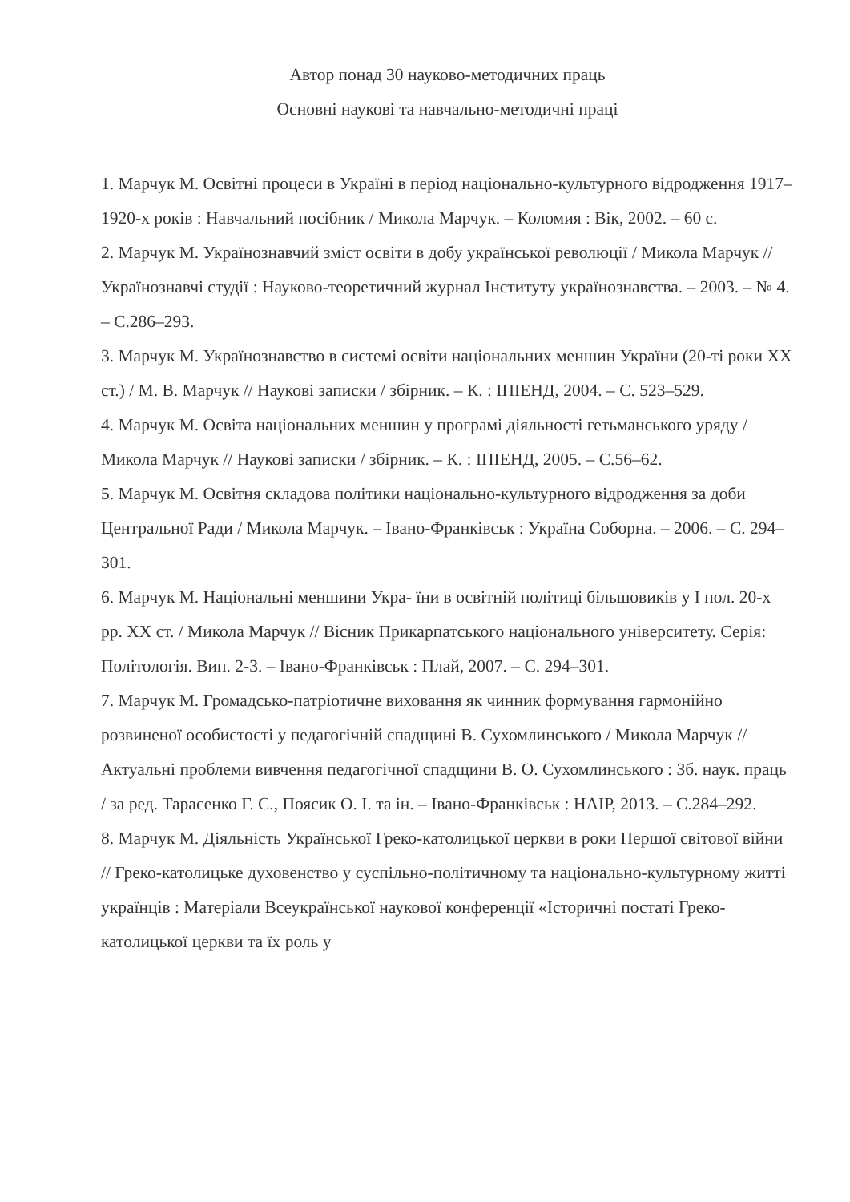Автор понад 30 науково-методичних праць
Основні наукові та навчально-методичні праці
1. Марчук М. Освітні процеси в Україні в період національно-культурного відродження 1917–1920-х років : Навчальний посібник / Микола Марчук. – Коломия : Вік, 2002. – 60 с.
2. Марчук М. Українознавчий зміст освіти в добу української революції / Микола Марчук // Українознавчі студії : Науково-теоретичний журнал Інституту українознавства. – 2003. – № 4. – С.286–293.
3. Марчук М. Українознавство в системі освіти національних меншин України (20-ті роки ХХ ст.) / М. В. Марчук // Наукові записки / збірник. – К. : ІПІЕНД, 2004. – С. 523–529.
4. Марчук М. Освіта національних меншин у програмі діяльності гетьманського уряду / Микола Марчук // Наукові записки / збірник. – К. : ІПІЕНД, 2005. – С.56–62.
5. Марчук М. Освітня складова політики національно-культурного відродження за доби Центральної Ради / Микола Марчук. – Івано-Франківськ : Україна Соборна. – 2006. – С. 294–301.
6. Марчук М. Національні меншини Укра- їни в освітній політиці більшовиків у І пол. 20-х рр. ХХ ст. / Микола Марчук // Вісник Прикарпатського національного університету. Серія: Політологія. Вип. 2-3. – Івано-Франківськ : Плай, 2007. – С. 294–301.
7. Марчук М. Громадсько-патріотичне виховання як чинник формування гармонійно розвиненої особистості у педагогічній спадщині В. Сухомлинського / Микола Марчук // Актуальні проблеми вивчення педагогічної спадщини В. О. Сухомлинського : Зб. наук. праць / за ред. Тарасенко Г. С., Поясик О. І. та ін. – Івано-Франківськ : НАІР, 2013. – С.284–292.
8. Марчук М. Діяльність Української Греко-католицької церкви в роки Першої світової війни // Греко-католицьке духовенство у суспільно-політичному та національно-культурному житті українців : Матеріали Всеукраїнської наукової конференції «Історичні постаті Греко-католицької церкви та їх роль у